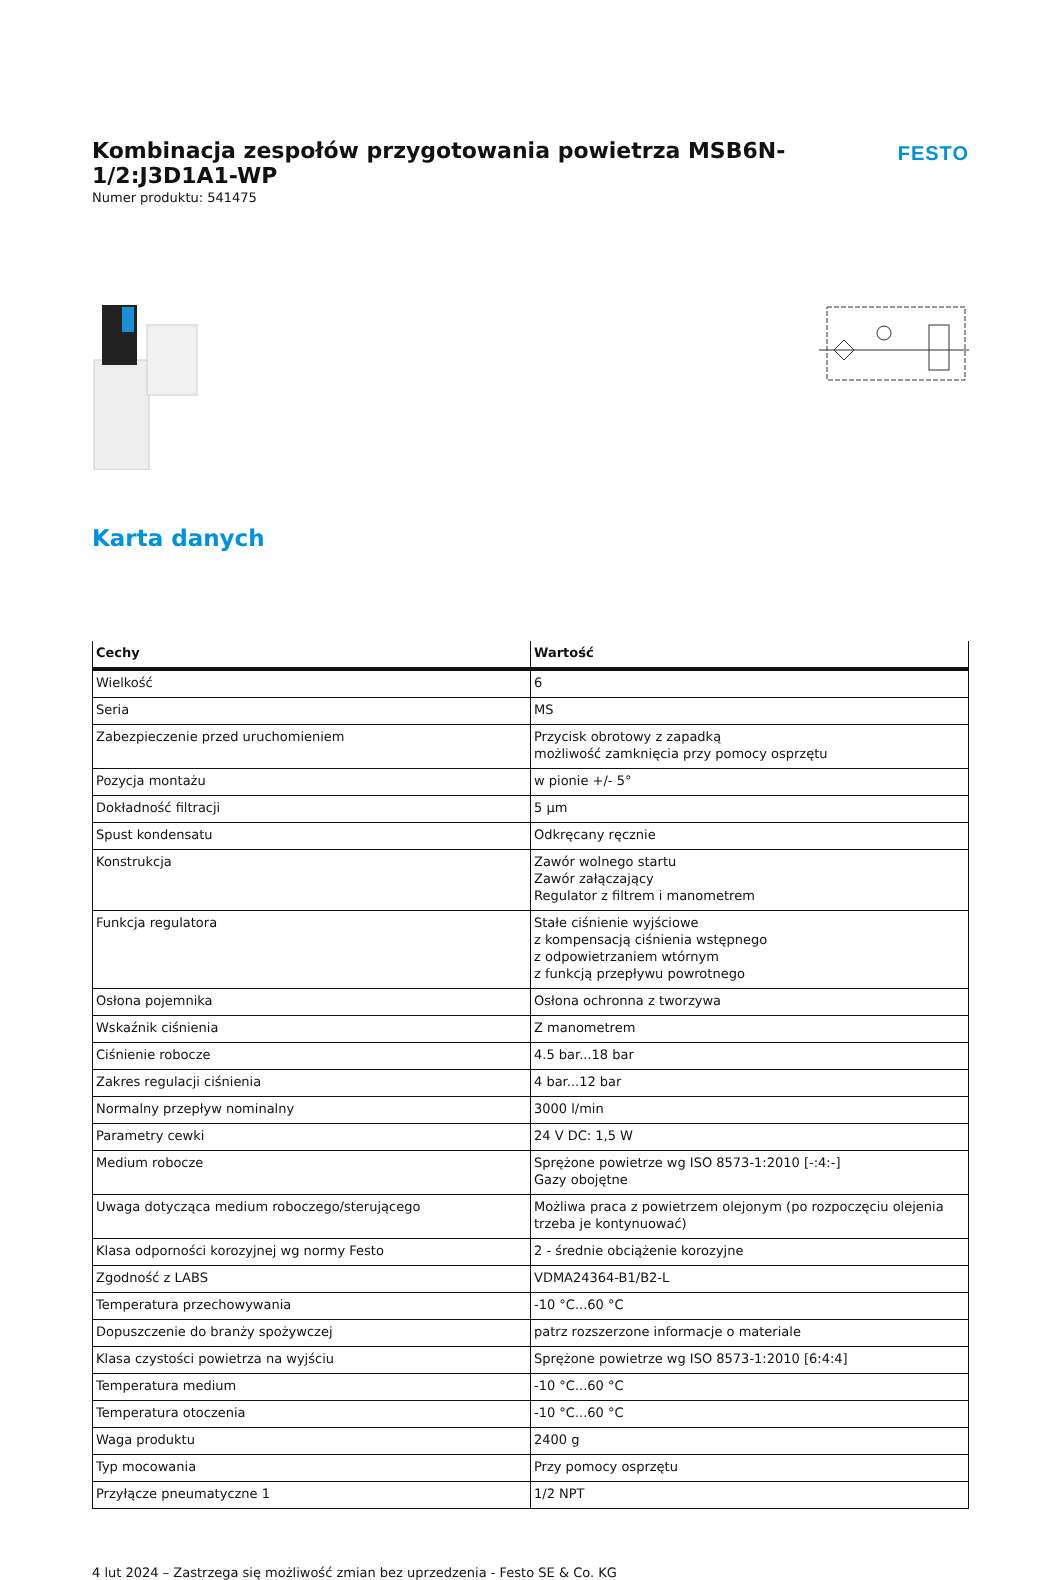Kombinacja zespołów przygotowania powietrza MSB6N-1/2:J3D1A1-WP
FESTO
Numer produktu: 541475
Karta danych
| Cechy | Wartość |
| --- | --- |
| Wielkość | 6 |
| Seria | MS |
| Zabezpieczenie przed uruchomieniem | Przycisk obrotowy z zapadką możliwość zamknięcia przy pomocy osprzętu |
| Pozycja montażu | w pionie +/- 5° |
| Dokładność filtracji | 5 µm |
| Spust kondensatu | Odkręcany ręcznie |
| Konstrukcja | Zawór wolnego startu Zawór załączający Regulator z filtrem i manometrem |
| Funkcja regulatora | Stałe ciśnienie wyjściowe z kompensacją ciśnienia wstępnego z odpowietrzaniem wtórnym z funkcją przepływu powrotnego |
| Osłona pojemnika | Osłona ochronna z tworzywa |
| Wskaźnik ciśnienia | Z manometrem |
| Ciśnienie robocze | 4.5 bar...18 bar |
| Zakres regulacji ciśnienia | 4 bar...12 bar |
| Normalny przepływ nominalny | 3000 l/min |
| Parametry cewki | 24 V DC: 1,5 W |
| Medium robocze | Sprężone powietrze wg ISO 8573-1:2010 [-:4:-] Gazy obojętne |
| Uwaga dotycząca medium roboczego/sterującego | Możliwa praca z powietrzem olejonym (po rozpoczęciu olejenia trzeba je kontynuować) |
| Klasa odporności korozyjnej wg normy Festo | 2 - średnie obciążenie korozyjne |
| Zgodność z LABS | VDMA24364-B1/B2-L |
| Temperatura przechowywania | -10 °C...60 °C |
| Dopuszczenie do branży spożywczej | patrz rozszerzone informacje o materiale |
| Klasa czystości powietrza na wyjściu | Sprężone powietrze wg ISO 8573-1:2010 [6:4:4] |
| Temperatura medium | -10 °C...60 °C |
| Temperatura otoczenia | -10 °C...60 °C |
| Waga produktu | 2400 g |
| Typ mocowania | Przy pomocy osprzętu |
| Przyłącze pneumatyczne 1 | 1/2 NPT |
4 lut 2024 – Zastrzega się możliwość zmian bez uprzedzenia - Festo SE & Co. KG